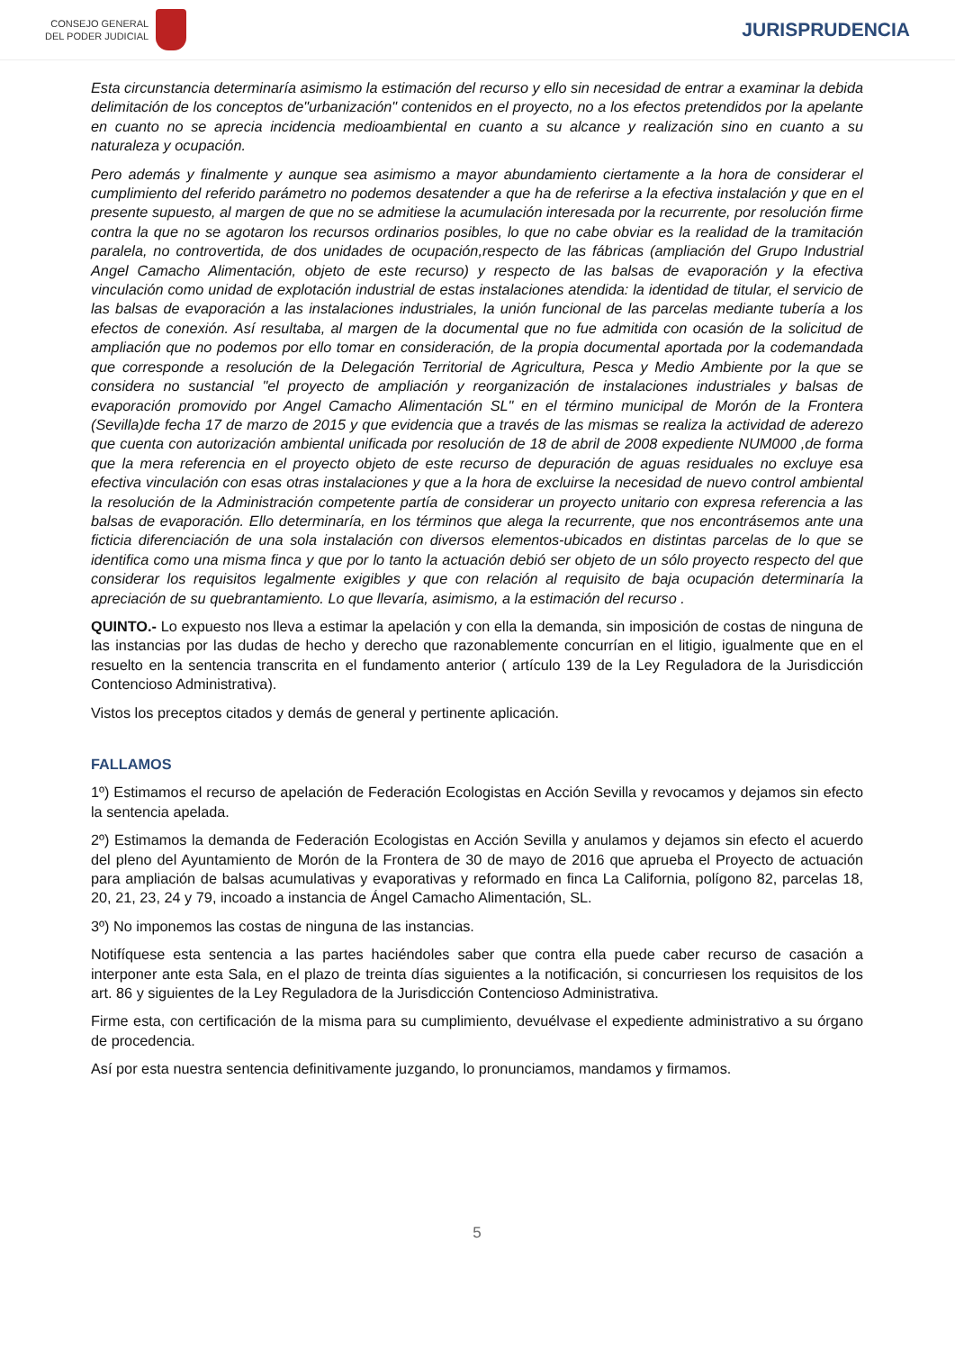CONSEJO GENERAL
DEL PODER JUDICIAL
JURISPRUDENCIA
Esta circunstancia determinaría asimismo la estimación del recurso y ello sin necesidad de entrar a examinar la debida delimitación de los conceptos de"urbanización" contenidos en el proyecto, no a los efectos pretendidos por la apelante en cuanto no se aprecia incidencia medioambiental en cuanto a su alcance y realización sino en cuanto a su naturaleza y ocupación.
Pero además y finalmente y aunque sea asimismo a mayor abundamiento ciertamente a la hora de considerar el cumplimiento del referido parámetro no podemos desatender a que ha de referirse a la efectiva instalación y que en el presente supuesto, al margen de que no se admitiese la acumulación interesada por la recurrente, por resolución firme contra la que no se agotaron los recursos ordinarios posibles, lo que no cabe obviar es la realidad de la tramitación paralela, no controvertida, de dos unidades de ocupación,respecto de las fábricas (ampliación del Grupo Industrial Angel Camacho Alimentación, objeto de este recurso) y respecto de las balsas de evaporación y la efectiva vinculación como unidad de explotación industrial de estas instalaciones atendida: la identidad de titular, el servicio de las balsas de evaporación a las instalaciones industriales, la unión funcional de las parcelas mediante tubería a los efectos de conexión. Así resultaba, al margen de la documental que no fue admitida con ocasión de la solicitud de ampliación que no podemos por ello tomar en consideración, de la propia documental aportada por la codemandada que corresponde a resolución de la Delegación Territorial de Agricultura, Pesca y Medio Ambiente por la que se considera no sustancial "el proyecto de ampliación y reorganización de instalaciones industriales y balsas de evaporación promovido por Angel Camacho Alimentación SL" en el término municipal de Morón de la Frontera (Sevilla)de fecha 17 de marzo de 2015 y que evidencia que a través de las mismas se realiza la actividad de aderezo que cuenta con autorización ambiental unificada por resolución de 18 de abril de 2008 expediente NUM000 ,de forma que la mera referencia en el proyecto objeto de este recurso de depuración de aguas residuales no excluye esa efectiva vinculación con esas otras instalaciones y que a la hora de excluirse la necesidad de nuevo control ambiental la resolución de la Administración competente partía de considerar un proyecto unitario con expresa referencia a las balsas de evaporación. Ello determinaría, en los términos que alega la recurrente, que nos encontrásemos ante una ficticia diferenciación de una sola instalación con diversos elementos-ubicados en distintas parcelas de lo que se identifica como una misma finca y que por lo tanto la actuación debió ser objeto de un sólo proyecto respecto del que considerar los requisitos legalmente exigibles y que con relación al requisito de baja ocupación determinaría la apreciación de su quebrantamiento. Lo que llevaría, asimismo, a la estimación del recurso .
QUINTO.- Lo expuesto nos lleva a estimar la apelación y con ella la demanda, sin imposición de costas de ninguna de las instancias por las dudas de hecho y derecho que razonablemente concurrían en el litigio, igualmente que en el resuelto en la sentencia transcrita en el fundamento anterior ( artículo 139 de la Ley Reguladora de la Jurisdicción Contencioso Administrativa).
Vistos los preceptos citados y demás de general y pertinente aplicación.
FALLAMOS
1º) Estimamos el recurso de apelación de Federación Ecologistas en Acción Sevilla y revocamos y dejamos sin efecto la sentencia apelada.
2º) Estimamos la demanda de Federación Ecologistas en Acción Sevilla y anulamos y dejamos sin efecto el acuerdo del pleno del Ayuntamiento de Morón de la Frontera de 30 de mayo de 2016 que aprueba el Proyecto de actuación para ampliación de balsas acumulativas y evaporativas y reformado en finca La California, polígono 82, parcelas 18, 20, 21, 23, 24 y 79, incoado a instancia de Ángel Camacho Alimentación, SL.
3º) No imponemos las costas de ninguna de las instancias.
Notifíquese esta sentencia a las partes haciéndoles saber que contra ella puede caber recurso de casación a interponer ante esta Sala, en el plazo de treinta días siguientes a la notificación, si concurriesen los requisitos de los art. 86 y siguientes de la Ley Reguladora de la Jurisdicción Contencioso Administrativa.
Firme esta, con certificación de la misma para su cumplimiento, devuélvase el expediente administrativo a su órgano de procedencia.
Así por esta nuestra sentencia definitivamente juzgando, lo pronunciamos, mandamos y firmamos.
5